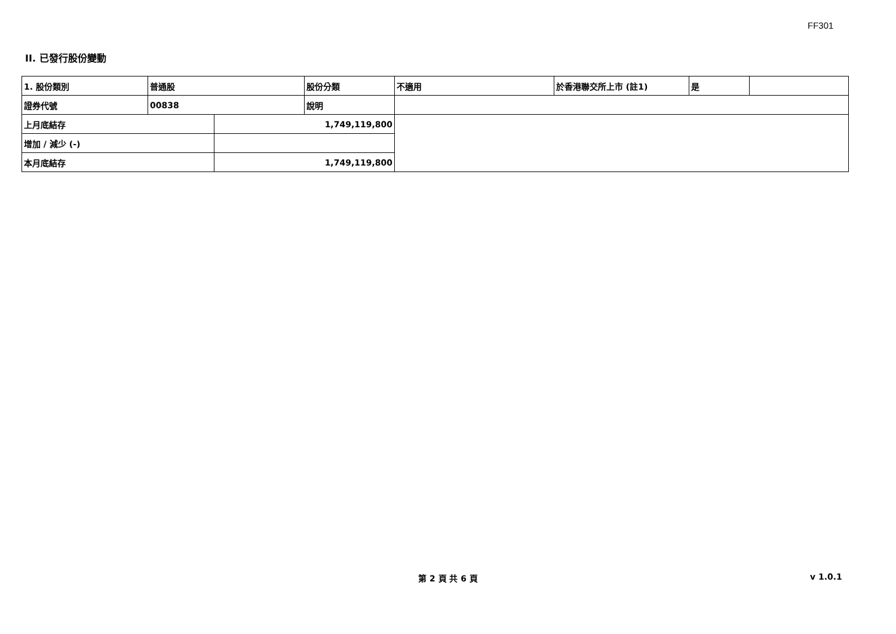FF301
II. 已發行股份變動
| 1. 股份類別 | 普通股 | | 股份分類 | 不適用 | 於香港聯交所上市 (註1) | 是 | |
| 證券代號 | 00838 | | 說明 | | | | |
| 上月底結存 | | 1,749,119,800 | | | | | |
| 增加 / 減少 (-) | | | | | | | |
| 本月底結存 | | 1,749,119,800 | | | | | |
第 2 頁 共 6 頁 v 1.0.1